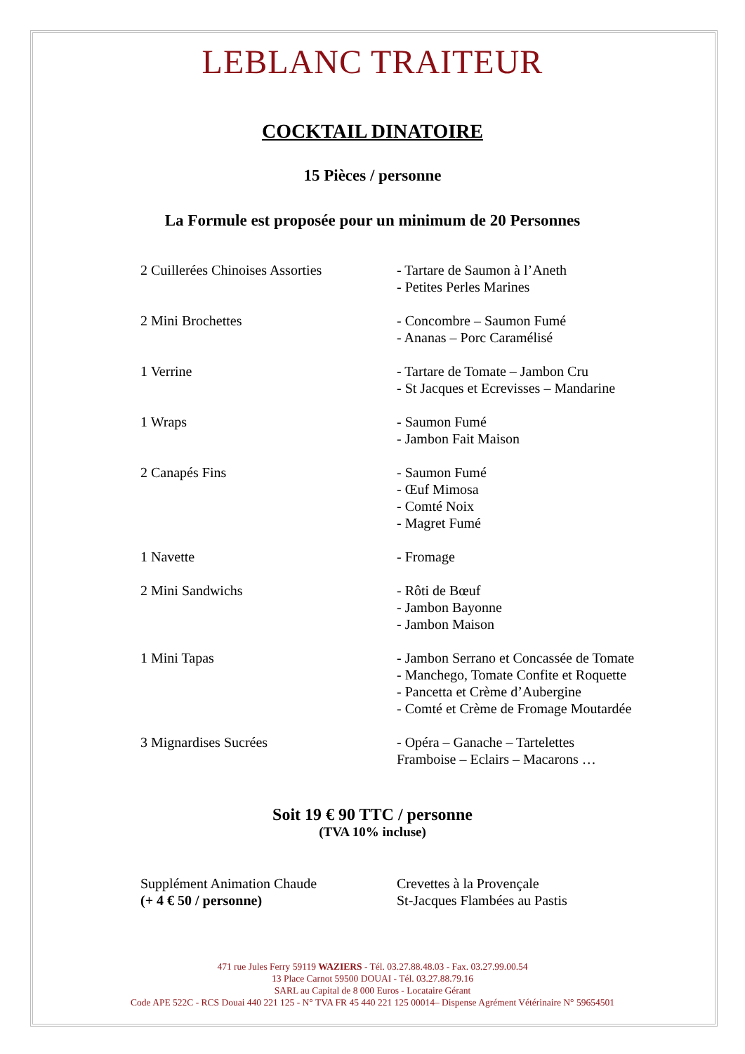LEBLANC TRAITEUR
COCKTAIL DINATOIRE
15 Pièces / personne
La Formule est proposée pour un minimum de 20 Personnes
| 2 Cuillerées Chinoises Assorties | - Tartare de Saumon à l’Aneth - Petites Perles Marines |
| 2 Mini Brochettes | - Concombre – Saumon Fumé - Ananas – Porc Caramélisé |
| 1 Verrine | - Tartare de Tomate – Jambon Cru - St Jacques et Ecrevisses – Mandarine |
| 1 Wraps | - Saumon Fumé - Jambon Fait Maison |
| 2 Canapés Fins | - Saumon Fumé - Œuf Mimosa - Comté Noix - Magret Fumé |
| 1 Navette | - Fromage |
| 2 Mini Sandwichs | - Rôti de Bœuf - Jambon Bayonne - Jambon Maison |
| 1 Mini Tapas | - Jambon Serrano et Concassée de Tomate - Manchego, Tomate Confite et Roquette - Pancetta et Crème d’Aubergine - Comté et Crème de Fromage Moutardée |
| 3 Mignardises Sucrées | - Opéra – Ganache – Tartelettes Framboise – Eclairs – Macarons … |
Soit 19 € 90 TTC / personne
(TVA 10% incluse)
| Supplément Animation Chaude (+ 4 € 50 / personne) | Crevettes à la Provençale St-Jacques Flambées au Pastis |
471 rue Jules Ferry 59119 WAZIERS - Tél. 03.27.88.48.03 - Fax. 03.27.99.00.54
13 Place Carnot 59500 DOUAI - Tél. 03.27.88.79.16
SARL au Capital de 8 000 Euros - Locataire Gérant
Code APE 522C - RCS Douai 440 221 125 - N° TVA FR 45 440 221 125 00014– Dispense Agrément Vétérinaire N° 59654501